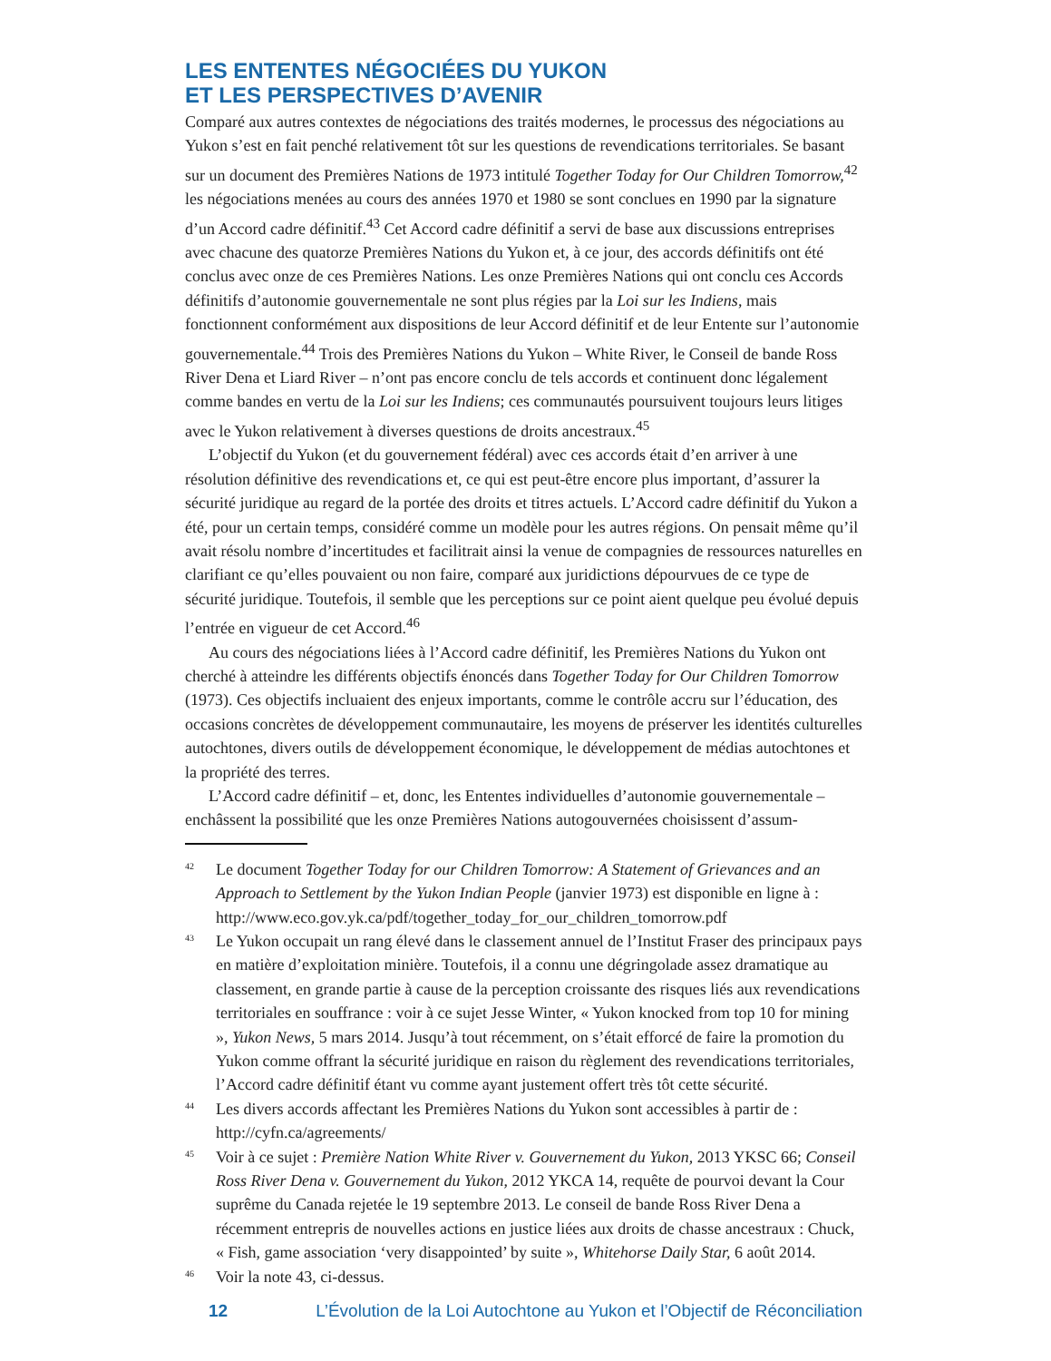LES ENTENTES NÉGOCIÉES DU YUKON
ET LES PERSPECTIVES D’AVENIR
Comparé aux autres contextes de négociations des traités modernes, le processus des négociations au Yukon s’est en fait penché relativement tôt sur les questions de revendications territoriales. Se basant sur un document des Premières Nations de 1973 intitulé Together Today for Our Children Tomorrow,<sup>42</sup> les négociations menées au cours des années 1970 et 1980 se sont conclues en 1990 par la signature d’un Accord cadre définitif.<sup>43</sup> Cet Accord cadre définitif a servi de base aux discussions entreprises avec chacune des quatorze Premières Nations du Yukon et, à ce jour, des accords définitifs ont été conclus avec onze de ces Premières Nations. Les onze Premières Nations qui ont conclu ces Accords définitifs d’autonomie gouvernementale ne sont plus régies par la Loi sur les Indiens, mais fonctionnent conformément aux dispositions de leur Accord définitif et de leur Entente sur l’autonomie gouvernementale.<sup>44</sup> Trois des Premières Nations du Yukon – White River, le Conseil de bande Ross River Dena et Liard River – n’ont pas encore conclu de tels accords et continuent donc légalement comme bandes en vertu de la Loi sur les Indiens; ces communautés poursuivent toujours leurs litiges avec le Yukon relativement à diverses questions de droits ancestraux.<sup>45</sup>
L’objectif du Yukon (et du gouvernement fédéral) avec ces accords était d’en arriver à une résolution définitive des revendications et, ce qui est peut-être encore plus important, d’assurer la sécurité juridique au regard de la portée des droits et titres actuels. L’Accord cadre définitif du Yukon a été, pour un certain temps, considéré comme un modèle pour les autres régions. On pensait même qu’il avait résolu nombre d’incertitudes et facilitrait ainsi la venue de compagnies de ressources naturelles en clarifiant ce qu’elles pouvaient ou non faire, comparé aux juridictions dépourvues de ce type de sécurité juridique. Toutefois, il semble que les perceptions sur ce point aient quelque peu évolué depuis l’entrée en vigueur de cet Accord.<sup>46</sup>
Au cours des négociations liées à l’Accord cadre définitif, les Premières Nations du Yukon ont cherché à atteindre les différents objectifs énoncés dans Together Today for Our Children Tomorrow (1973). Ces objectifs incluaient des enjeux importants, comme le contrôle accru sur l’éducation, des occasions concrètes de développement communautaire, les moyens de préserver les identités culturelles autochtones, divers outils de développement économique, le développement de médias autochtones et la propriété des terres.
L’Accord cadre définitif – et, donc, les Ententes individuelles d’autonomie gouvernementale – enchâssent la possibilité que les onze Premières Nations autogouvernées choisissent d’assum-
42 Le document Together Today for our Children Tomorrow: A Statement of Grievances and an Approach to Settlement by the Yukon Indian People (janvier 1973) est disponible en ligne à : http://www.eco.gov.yk.ca/pdf/together_today_for_our_children_tomorrow.pdf
43 Le Yukon occupait un rang élevé dans le classement annuel de l’Institut Fraser des principaux pays en matière d’exploitation minière. Toutefois, il a connu une dégringolade assez dramatique au classement, en grande partie à cause de la perception croissante des risques liés aux revendications territoriales en souffrance : voir à ce sujet Jesse Winter, « Yukon knocked from top 10 for mining », Yukon News, 5 mars 2014. Jusqu’à tout récemment, on s’était efforcé de faire la promotion du Yukon comme offrant la sécurité juridique en raison du règlement des revendications territoriales, l’Accord cadre définitif étant vu comme ayant justement offert très tôt cette sécurité.
44 Les divers accords affectant les Premières Nations du Yukon sont accessibles à partir de : http://cyfn.ca/agreements/
45 Voir à ce sujet : Première Nation White River v. Gouvernement du Yukon, 2013 YKSC 66; Conseil Ross River Dena v. Gouvernement du Yukon, 2012 YKCA 14, requête de pourvoi devant la Cour suprême du Canada rejetée le 19 septembre 2013. Le conseil de bande Ross River Dena a récemment entrepris de nouvelles actions en justice liées aux droits de chasse ancestraux : Chuck, « Fish, game association ‘very disappointed’ by suite », Whitehorse Daily Star, 6 août 2014.
46 Voir la note 43, ci-dessus.
12 L’Évolution de la Loi Autochtone au Yukon et l’Objectif de Réconciliation